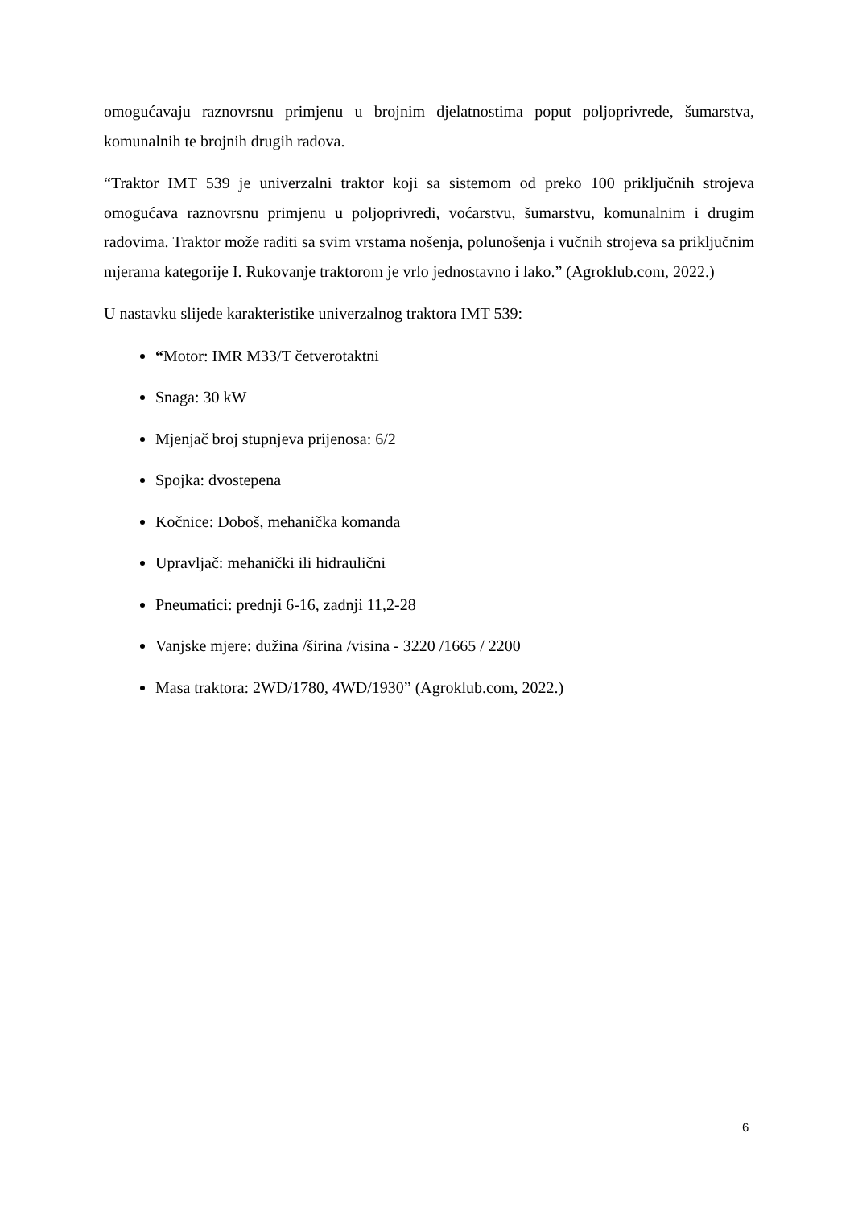omogućavaju raznovrsnu primjenu u brojnim djelatnostima poput poljoprivrede, šumarstva, komunalnih te brojnih drugih radova.
“Traktor IMT 539 je univerzalni traktor koji sa sistemom od preko 100 priključnih strojeva omogućava raznovrsnu primjenu u poljoprivredi, voćarstvu, šumarstvu, komunalnim i drugim radovima. Traktor može raditi sa svim vrstama nošenja, polunošenja i vučnih strojeva sa priključnim mjerama kategorije I. Rukovanje traktorom je vrlo jednostavno i lako.” (Agroklub.com, 2022.)
U nastavku slijede karakteristike univerzalnog traktora IMT 539:
“Motor: IMR M33/T četverotaktni
Snaga: 30 kW
Mjenjač broj stupnjeva prijenosa: 6/2
Spojka: dvostepena
Kočnice: Doboš, mehanička komanda
Upravljač: mehanički ili hidraulični
Pneumatici: prednji 6-16, zadnji 11,2-28
Vanjske mjere: dužina /širina /visina - 3220 /1665 / 2200
Masa traktora: 2WD/1780, 4WD/1930” (Agroklub.com, 2022.)
6